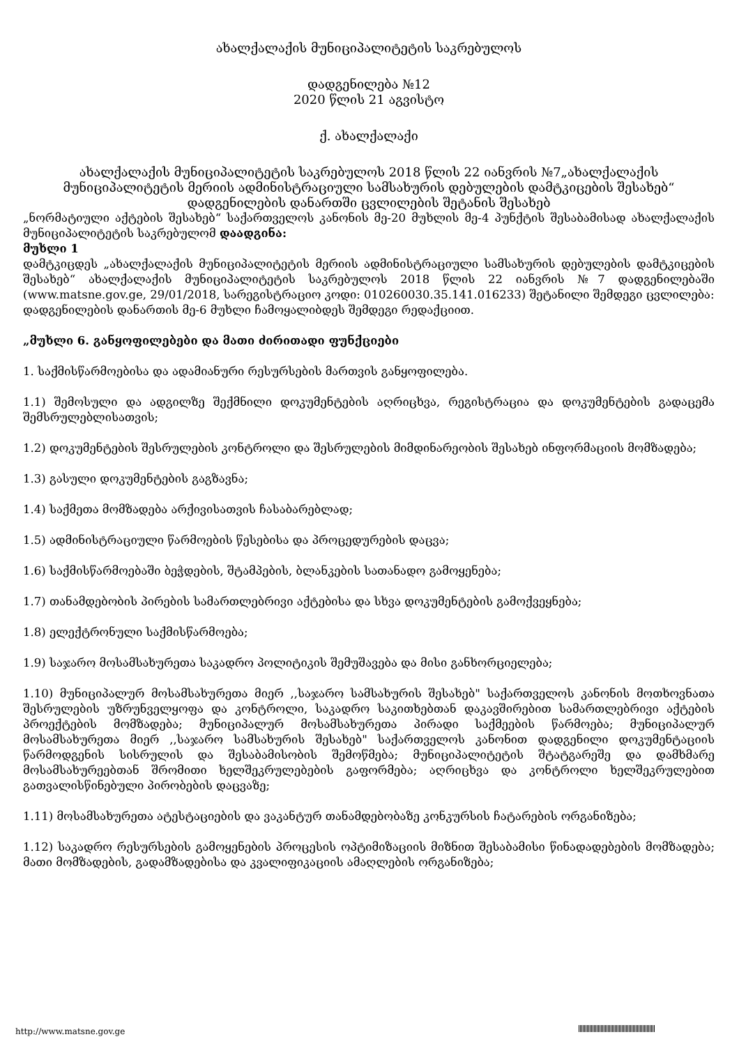ახალქალაქის მუნიციპალიტეტის საკრებულოს
დადგენილება №12
2020 წლის 21 აგვისტო
ქ. ახალქალაქი
ახალქალაქის მუნიციპალიტეტის საკრებულოს 2018 წლის 22 იანვრის №7„ახალქალაქის მუნიციპალიტეტის მერიის ადმინისტრაციული სამსახურის დებულების დამტკიცების შესახებ“ დადგენილების დანართში ცვლილების შეტანის შესახებ
„ნორმატიული აქტების შესახებ“ საქართველოს კანონის მე-20 მუხლის მე-4 პუნქტის შესაბამისად ახალქალაქის მუნიციპალიტეტის საკრებულომ დაადგინა:
მუხლი 1
დამტკიცდეს „ახალქალაქის მუნიციპალიტეტის მერიის ადმინისტრაციული სამსახურის დებულების დამტკიცების შესახებ“ ახალქალაქის მუნიციპალიტეტის საკრებულოს 2018 წლის 22 იანვრის №7 დადგენილებაში (www.matsne.gov.ge, 29/01/2018, სარეგისტრაციო კოდი: 010260030.35.141.016233) შეტანილი შემდეგი ცვლილება:
დადგენილების დანართის მე-6 მუხლი ჩამოყალიბდეს შემდეგი რედაქციით.
„მუხლი 6. განყოფილებები და მათი ძირითადი ფუნქციები
1. საქმისწარმოებისა და ადამიანური რესურსების მართვის განყოფილება.
1.1) შემოსული და ადგილზე შექმნილი დოკუმენტების აღრიცხვა, რეგისტრაცია და დოკუმენტების გადაცემა შემსრულებლისათვის;
1.2) დოკუმენტების შესრულების კონტროლი და შესრულების მიმდინარეობის შესახებ ინფორმაციის მომზადება;
1.3) გასული დოკუმენტების გაგზავნა;
1.4) საქმეთა მომზადება არქივისათვის ჩასაბარებლად;
1.5) ადმინისტრაციული წარმოების წესებისა და პროცედურების დაცვა;
1.6) საქმისწარმოებაში ბეჭდების, შტამპების, ბლანკების სათანადო გამოყენება;
1.7) თანამდებობის პირების სამართლებრივი აქტებისა და სხვა დოკუმენტების გამოქვეყნება;
1.8) ელექტრონული საქმისწარმოება;
1.9) საჯარო მოსამსახურეთა საკადრო პოლიტიკის შემუშავება და მისი განხორციელება;
1.10) მუნიციპალურ მოსამსახურეთა მიერ ,,საჯარო სამსახურის შესახებ" საქართველოს კანონის მოთხოვნათა შესრულების უზრუნველყოფა და კონტროლი, საკადრო საკითხებთან დაკავშირებით სამართლებრივი აქტების პროექტების მომზადება; მუნიციპალურ მოსამსახურეთა პირადი საქმეების წარმოება; მუნიციპალურ მოსამსახურეთა მიერ ,,საჯარო სამსახურის შესახებ" საქართველოს კანონით დადგენილი დოკუმენტაციის წარმოდგენის სისრულის და შესაბამისობის შემოწმება; მუნიციპალიტეტის შტატგარეშე და დამხმარე მოსამსახურეებთან შრომითი ხელშეკრულებების გაფორმება; აღრიცხვა და კონტროლი ხელშეკრულებით გათვალისწინებული პირობების დაცვაზე;
1.11) მოსამსახურეთა ატესტაციების და ვაკანტურ თანამდებობაზე კონკურსის ჩატარების ორგანიზება;
1.12) საკადრო რესურსების გამოყენების პროცესის ოპტიმიზაციის მიზნით შესაბამისი წინადადებების მომზადება; მათი მომზადების, გადამზადებისა და კვალიფიკაციის ამაღლების ორგანიზება;
http://www.matsne.gov.ge